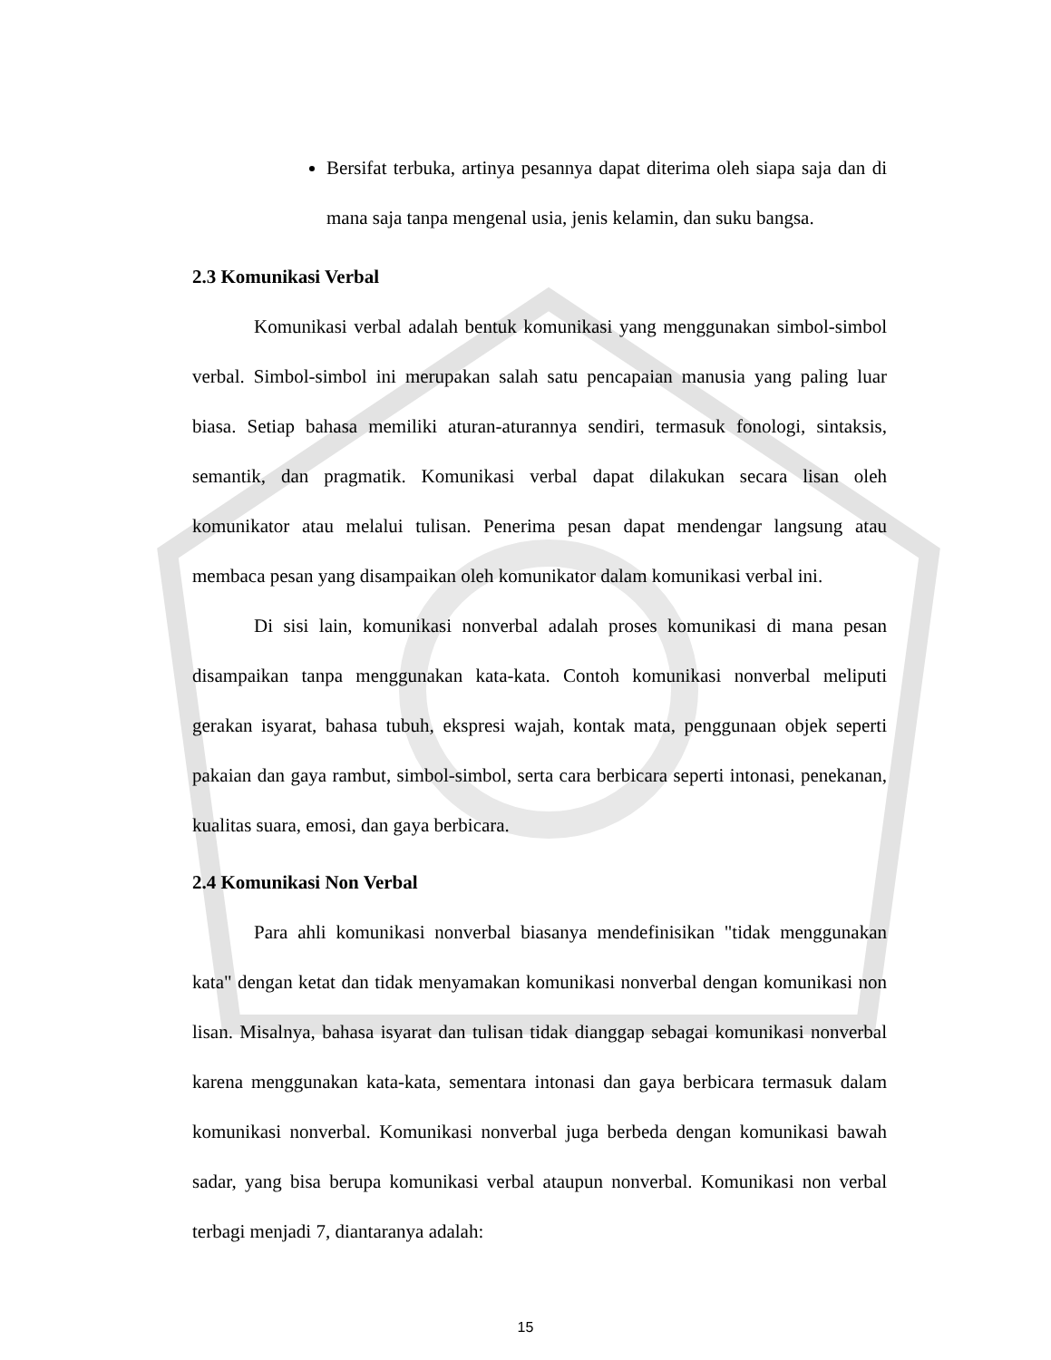Bersifat terbuka, artinya pesannya dapat diterima oleh siapa saja dan di mana saja tanpa mengenal usia, jenis kelamin, dan suku bangsa.
2.3 Komunikasi Verbal
Komunikasi verbal adalah bentuk komunikasi yang menggunakan simbol-simbol verbal. Simbol-simbol ini merupakan salah satu pencapaian manusia yang paling luar biasa. Setiap bahasa memiliki aturan-aturannya sendiri, termasuk fonologi, sintaksis, semantik, dan pragmatik. Komunikasi verbal dapat dilakukan secara lisan oleh komunikator atau melalui tulisan. Penerima pesan dapat mendengar langsung atau membaca pesan yang disampaikan oleh komunikator dalam komunikasi verbal ini.
Di sisi lain, komunikasi nonverbal adalah proses komunikasi di mana pesan disampaikan tanpa menggunakan kata-kata. Contoh komunikasi nonverbal meliputi gerakan isyarat, bahasa tubuh, ekspresi wajah, kontak mata, penggunaan objek seperti pakaian dan gaya rambut, simbol-simbol, serta cara berbicara seperti intonasi, penekanan, kualitas suara, emosi, dan gaya berbicara.
2.4 Komunikasi Non Verbal
Para ahli komunikasi nonverbal biasanya mendefinisikan "tidak menggunakan kata" dengan ketat dan tidak menyamakan komunikasi nonverbal dengan komunikasi non lisan. Misalnya, bahasa isyarat dan tulisan tidak dianggap sebagai komunikasi nonverbal karena menggunakan kata-kata, sementara intonasi dan gaya berbicara termasuk dalam komunikasi nonverbal. Komunikasi nonverbal juga berbeda dengan komunikasi bawah sadar, yang bisa berupa komunikasi verbal ataupun nonverbal. Komunikasi non verbal terbagi menjadi 7, diantaranya adalah:
15